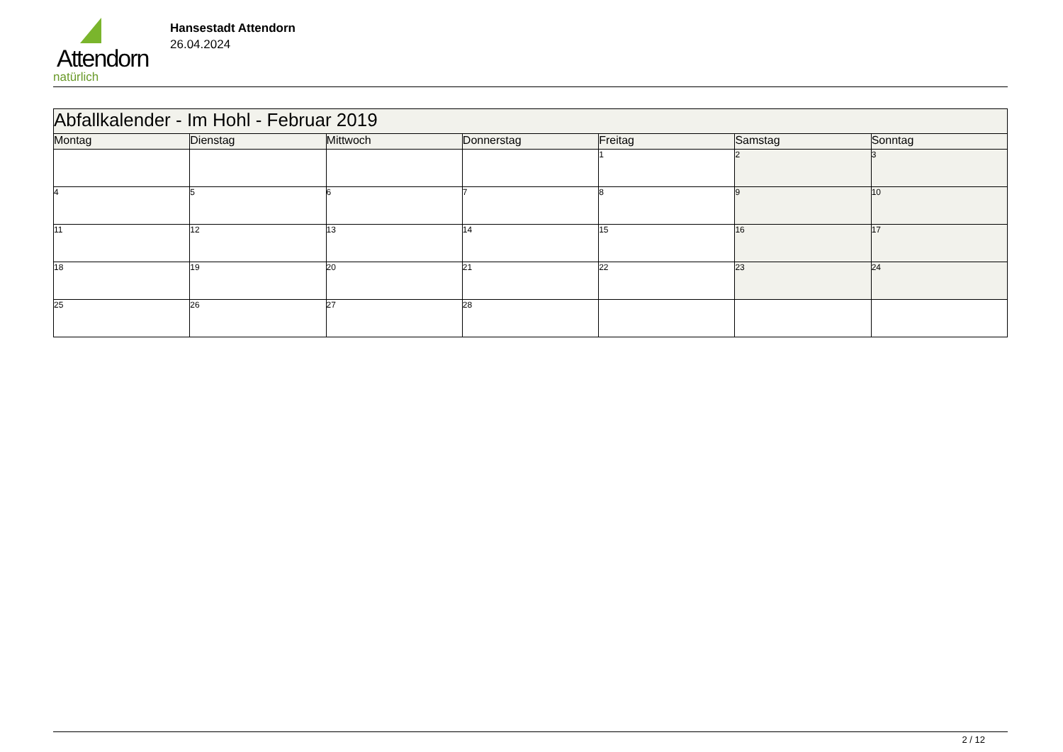Attendorn
natürlich
Hansestadt Attendorn
26.04.2024
| Abfallkalender - Im Hohl - Februar 2019 | | | | | | |
| --- | --- | --- | --- | --- | --- | --- |
| Montag | Dienstag | Mittwoch | Donnerstag | Freitag | Samstag | Sonntag |
| | | | | 1 | 2 | 3 |
| 4 | 5 | 6 | 7 | 8 | 9 | 10 |
| 11 | 12 | 13 | 14 | 15 | 16 | 17 |
| 18 | 19 | 20 | 21 | 22 | 23 | 24 |
| 25 | 26 | 27 | 28 | | | |
2 / 12